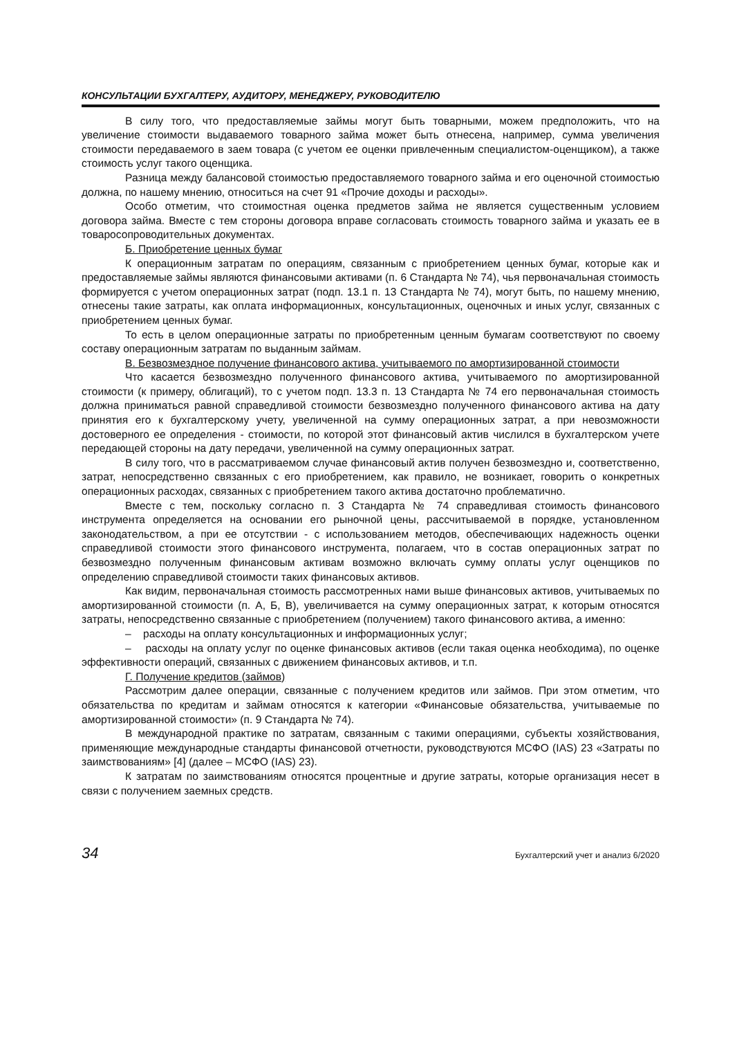КОНСУЛЬТАЦИИ БУХГАЛТЕРУ, АУДИТОРУ, МЕНЕДЖЕРУ, РУКОВОДИТЕЛЮ
В силу того, что предоставляемые займы могут быть товарными, можем предположить, что на увеличение стоимости выдаваемого товарного займа может быть отнесена, например, сумма увеличения стоимости передаваемого в заем товара (с учетом ее оценки привлеченным специалистом-оценщиком), а также стоимость услуг такого оценщика.
Разница между балансовой стоимостью предоставляемого товарного займа и его оценочной стоимостью должна, по нашему мнению, относиться на счет 91 «Прочие доходы и расходы».
Особо отметим, что стоимостная оценка предметов займа не является существенным условием договора займа. Вместе с тем стороны договора вправе согласовать стоимость товарного займа и указать ее в товаросопроводительных документах.
Б. Приобретение ценных бумаг
К операционным затратам по операциям, связанным с приобретением ценных бумаг, которые как и предоставляемые займы являются финансовыми активами (п. 6 Стандарта № 74), чья первоначальная стоимость формируется с учетом операционных затрат (подп. 13.1 п. 13 Стандарта № 74), могут быть, по нашему мнению, отнесены такие затраты, как оплата информационных, консультационных, оценочных и иных услуг, связанных с приобретением ценных бумаг.
То есть в целом операционные затраты по приобретенным ценным бумагам соответствуют по своему составу операционным затратам по выданным займам.
В. Безвозмездное получение финансового актива, учитываемого по амортизированной стоимости
Что касается безвозмездно полученного финансового актива, учитываемого по амортизированной стоимости (к примеру, облигаций), то с учетом подп. 13.3 п. 13 Стандарта № 74 его первоначальная стоимость должна приниматься равной справедливой стоимости безвозмездно полученного финансового актива на дату принятия его к бухгалтерскому учету, увеличенной на сумму операционных затрат, а при невозможности достоверного ее определения - стоимости, по которой этот финансовый актив числился в бухгалтерском учете передающей стороны на дату передачи, увеличенной на сумму операционных затрат.
В силу того, что в рассматриваемом случае финансовый актив получен безвозмездно и, соответственно, затрат, непосредственно связанных с его приобретением, как правило, не возникает, говорить о конкретных операционных расходах, связанных с приобретением такого актива достаточно проблематично.
Вместе с тем, поскольку согласно п. 3 Стандарта № 74 справедливая стоимость финансового инструмента определяется на основании его рыночной цены, рассчитываемой в порядке, установленном законодательством, а при ее отсутствии - с использованием методов, обеспечивающих надежность оценки справедливой стоимости этого финансового инструмента, полагаем, что в состав операционных затрат по безвозмездно полученным финансовым активам возможно включать сумму оплаты услуг оценщиков по определению справедливой стоимости таких финансовых активов.
Как видим, первоначальная стоимость рассмотренных нами выше финансовых активов, учитываемых по амортизированной стоимости (п. А, Б, В), увеличивается на сумму операционных затрат, к которым относятся затраты, непосредственно связанные с приобретением (получением) такого финансового актива, а именно:
– расходы на оплату консультационных и информационных услуг;
– расходы на оплату услуг по оценке финансовых активов (если такая оценка необходима), по оценке эффективности операций, связанных с движением финансовых активов, и т.п.
Г. Получение кредитов (займов)
Рассмотрим далее операции, связанные с получением кредитов или займов. При этом отметим, что обязательства по кредитам и займам относятся к категории «Финансовые обязательства, учитываемые по амортизированной стоимости» (п. 9 Стандарта № 74).
В международной практике по затратам, связанным с такими операциями, субъекты хозяйствования, применяющие международные стандарты финансовой отчетности, руководствуются МСФО (IAS) 23 «Затраты по заимствованиям» [4] (далее – МСФО (IAS) 23).
К затратам по заимствованиям относятся процентные и другие затраты, которые организация несет в связи с получением заемных средств.
34 Бухгалтерский учет и анализ 6/2020